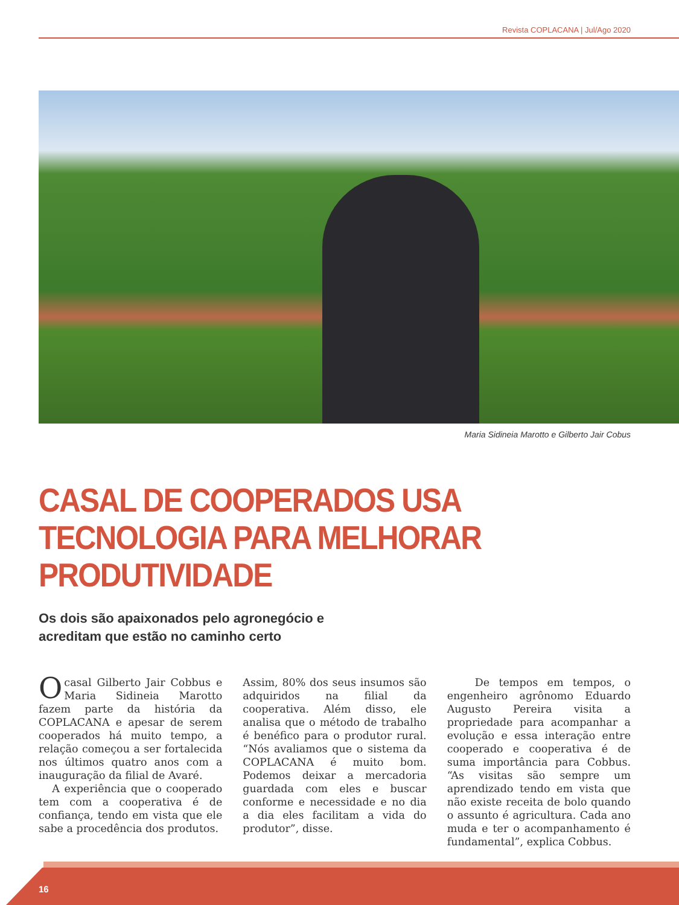Revista COPLACANA | Jul/Ago 2020
Maria Sidineia Marotto e Gilberto Jair Cobus
CASAL DE COOPERADOS USA
TECNOLOGIA PARA MELHORAR
PRODUTIVIDADE
Os dois são apaixonados pelo agronegócio e acreditam que estão no caminho certo
Ocasal Gilberto Jair Cobbus e Maria Sidineia Marotto fazem parte da história da COPLACANA e apesar de serem cooperados há muito tempo, a relação começou a ser fortalecida nos últimos quatro anos com a inauguração da filial de Avaré.
A experiência que o cooperado tem com a cooperativa é de confiança, tendo em vista que ele sabe a procedência dos produtos.
Assim, 80% dos seus insumos são adquiridos na filial da cooperativa. Além disso, ele analisa que o método de trabalho é benéfico para o produtor rural. “Nós avaliamos que o sistema da COPLACANA é muito bom. Podemos deixar a mercadoria guardada com eles e buscar conforme e necessidade e no dia a dia eles facilitam a vida do produtor”, disse.
De tempos em tempos, o engenheiro agrônomo Eduardo Augusto Pereira visita a propriedade para acompanhar a evolução e essa interação entre cooperado e cooperativa é de suma importância para Cobbus. “As visitas são sempre um aprendizado tendo em vista que não existe receita de bolo quando o assunto é agricultura. Cada ano muda e ter o acompanhamento é fundamental”, explica Cobbus.
16